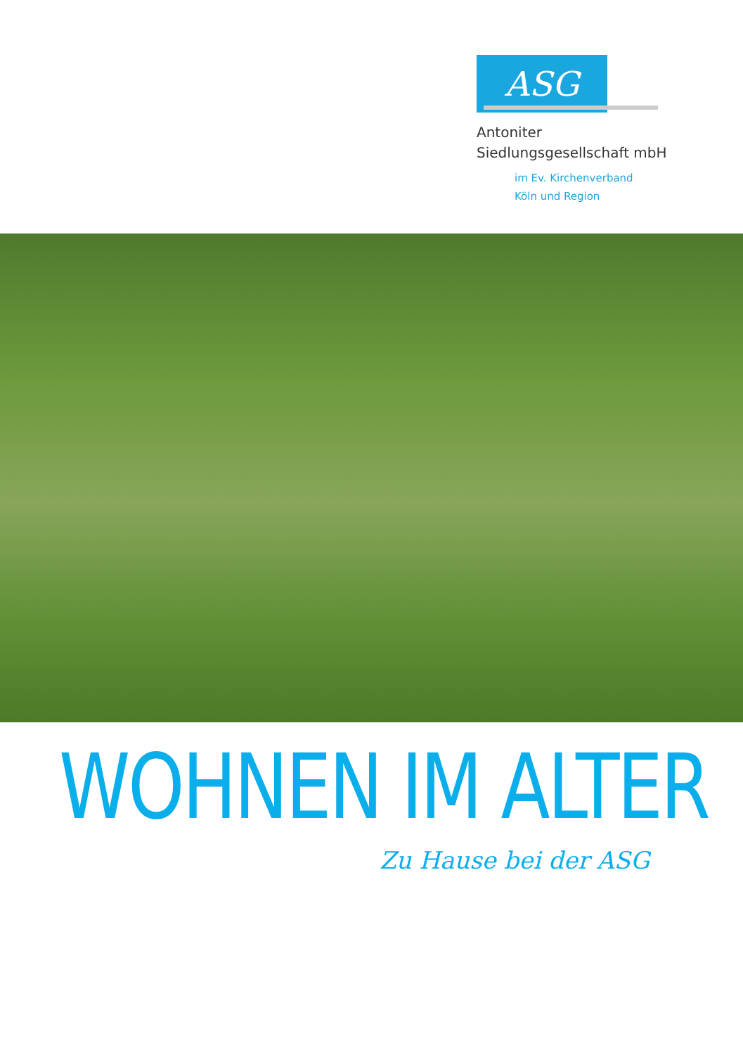ASG
Antoniter
Siedlungsgesellschaft mbH
im Ev. Kirchenverband
Köln und Region
WOHNEN IM ALTER
Zu Hause bei der ASG